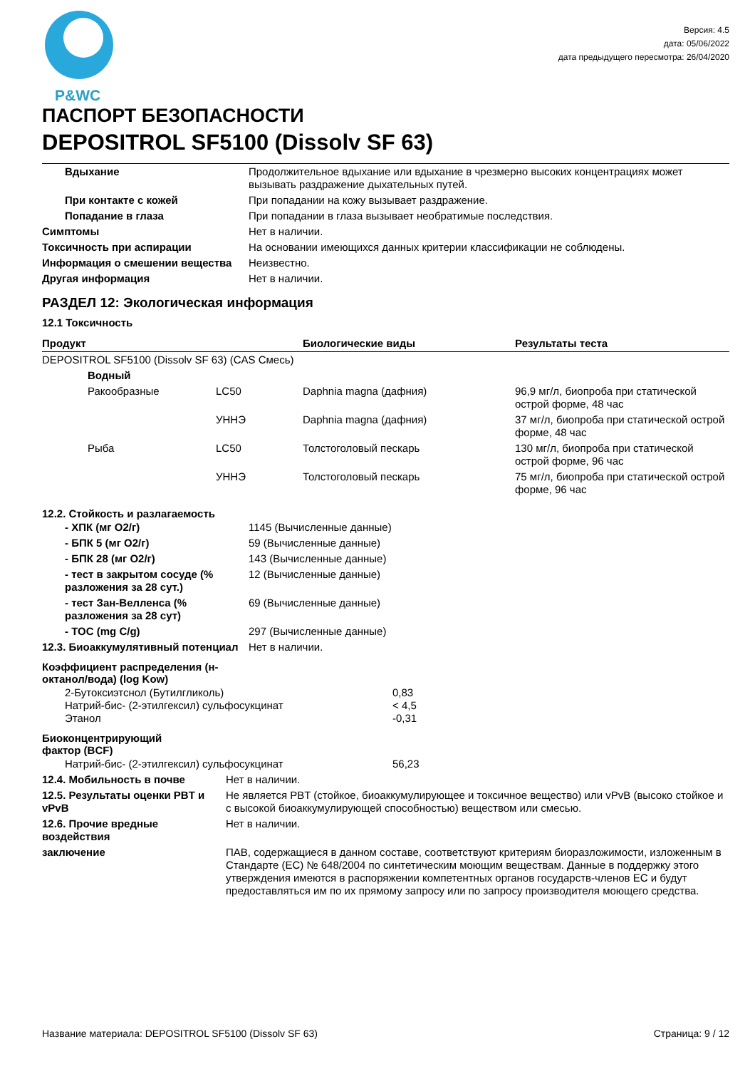P&WC
Версия: 4.5
дата: 05/06/2022
дата предыдущего пересмотра: 26/04/2020
ПАСПОРТ БЕЗОПАСНОСТИ
DEPOSITROL SF5100 (Dissolv SF 63)
| Вдыхание | Продолжительное вдыхание или вдыхание в чрезмерно высоких концентрациях может вызывать раздражение дыхательных путей. |
| При контакте с кожей | При попадании на кожу вызывает раздражение. |
| Попадание в глаза | При попадании в глаза вызывает необратимые последствия. |
| Симптомы | Нет в наличии. |
| Токсичность при аспирации | На основании имеющихся данных критерии классификации не соблюдены. |
| Информация о смешении вещества | Неизвестно. |
| Другая информация | Нет в наличии. |
РАЗДЕЛ 12: Экологическая информация
12.1 Токсичность
| Продукт | | | Биологические виды | Результаты теста |
| --- | --- | --- | --- | --- |
| DEPOSITROL SF5100 (Dissolv SF 63) (CAS Смесь) | | | | |
| | Водный | | | |
| | Ракообразные | LC50 | Daphnia magna (дафния) | 96,9 мг/л, биопроба при статической острой форме, 48 час |
| | | УННЭ | Daphnia magna (дафния) | 37 мг/л, биопроба при статической острой форме, 48 час |
| | Рыба | LC50 | Толстоголовый пескарь | 130 мг/л, биопроба при статической острой форме, 96 час |
| | | УННЭ | Толстоголовый пескарь | 75 мг/л, биопроба при статической острой форме, 96 час |
12.2. Стойкость и разлагаемость
| - ХПК (мг О2/г) | 1145 (Вычисленные данные) |
| - БПК 5 (мг О2/г) | 59 (Вычисленные данные) |
| - БПК 28 (мг О2/г) | 143 (Вычисленные данные) |
| - тест в закрытом сосуде (% разложения за 28 сут.) | 12 (Вычисленные данные) |
| - тест Зан-Велленса (% разложения за 28 сут) | 69 (Вычисленные данные) |
| - TOC (mg C/g) | 297 (Вычисленные данные) |
| 12.3. Биоаккумулятивный потенциал | Нет в наличии. |
Коэффициент распределения (н-октанол/вода) (log Kow)
| 2-Бутоксиэтснол (Бутилгликоль) Натрий-бис- (2-этилгексил) сульфосукцинат Этанол | 0,83 < 4,5 -0,31 |
Биоконцентрирующий фактор (BCF)
| Натрий-бис- (2-этилгексил) сульфосукцинат | 56,23 |
| 12.4. Мобильность в почве | Нет в наличии. |
| 12.5. Результаты оценки PBT и vPvB | Не является PBT (стойкое, биоаккумулирующее и токсичное вещество) или vPvB (высоко стойкое и с высокой биоаккумулирующей способностью) веществом или смесью. |
| 12.6. Прочие вредные воздействия | Нет в наличии. |
| заключение | ПАВ, содержащиеся в данном составе, соответствуют критериям биоразложимости, изложенным в Стандарте (ЕС) № 648/2004 по синтетическим моющим веществам. Данные в поддержку этого утверждения имеются в распоряжении компетентных органов государств-членов ЕС и будут предоставляться им по их прямому запросу или по запросу производителя моющего средства. |
Название материала: DEPOSITROL SF5100 (Dissolv SF 63) Страница: 9 / 12